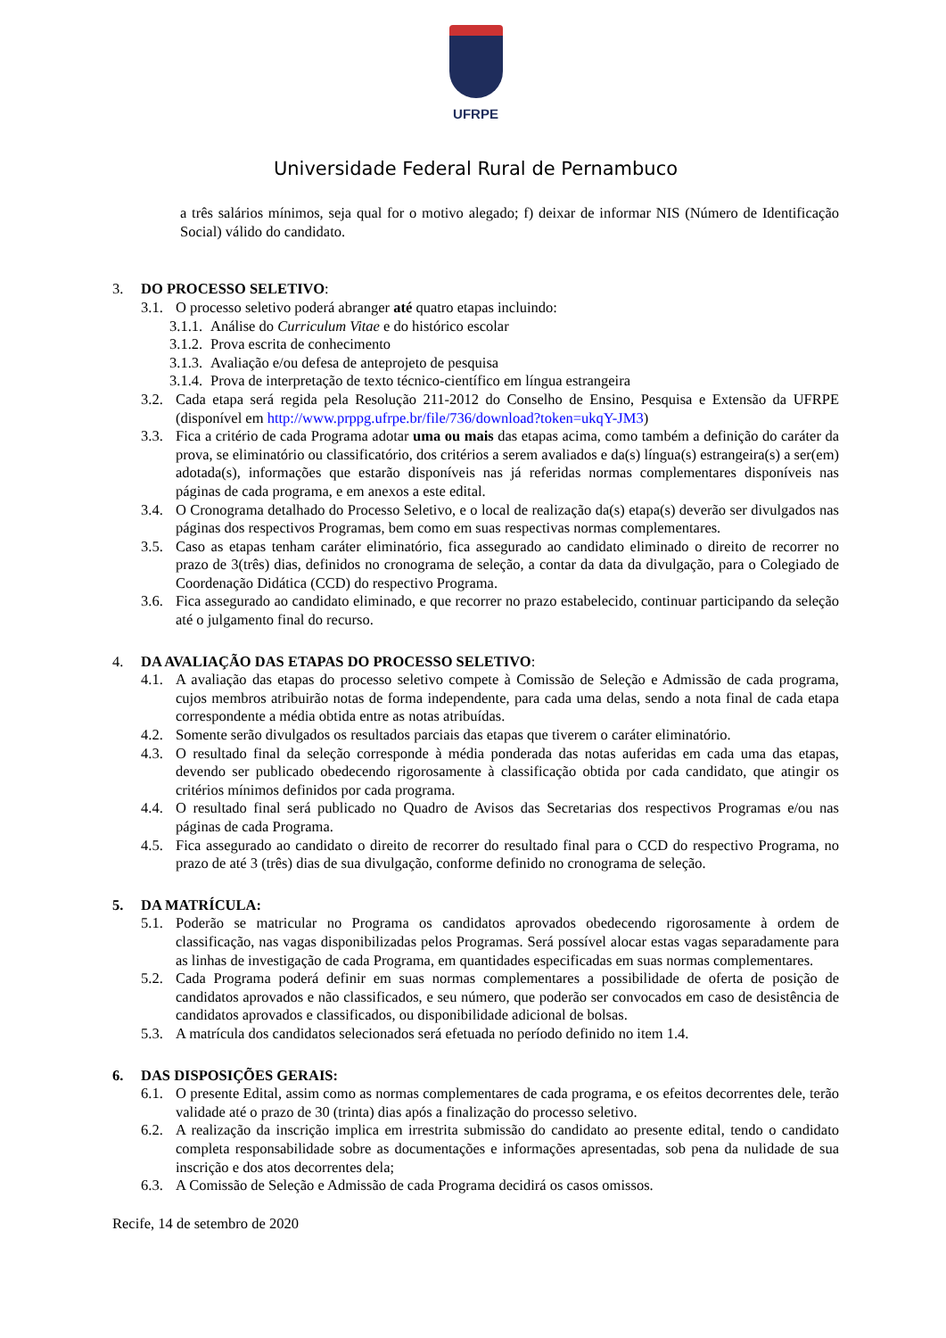UFRPE
Universidade Federal Rural de Pernambuco
a três salários mínimos, seja qual for o motivo alegado; f) deixar de informar NIS (Número de Identificação Social) válido do candidato.
3. DO PROCESSO SELETIVO:
3.1. O processo seletivo poderá abranger até quatro etapas incluindo:
3.1.1. Análise do Curriculum Vitae e do histórico escolar
3.1.2. Prova escrita de conhecimento
3.1.3. Avaliação e/ou defesa de anteprojeto de pesquisa
3.1.4. Prova de interpretação de texto técnico-científico em língua estrangeira
3.2. Cada etapa será regida pela Resolução 211-2012 do Conselho de Ensino, Pesquisa e Extensão da UFRPE (disponível em http://www.prppg.ufrpe.br/file/736/download?token=ukqY-JM3)
3.3. Fica a critério de cada Programa adotar uma ou mais das etapas acima, como também a definição do caráter da prova, se eliminatório ou classificatório, dos critérios a serem avaliados e da(s) língua(s) estrangeira(s) a ser(em) adotada(s), informações que estarão disponíveis nas já referidas normas complementares disponíveis nas páginas de cada programa, e em anexos a este edital.
3.4. O Cronograma detalhado do Processo Seletivo, e o local de realização da(s) etapa(s) deverão ser divulgados nas páginas dos respectivos Programas, bem como em suas respectivas normas complementares.
3.5. Caso as etapas tenham caráter eliminatório, fica assegurado ao candidato eliminado o direito de recorrer no prazo de 3(três) dias, definidos no cronograma de seleção, a contar da data da divulgação, para o Colegiado de Coordenação Didática (CCD) do respectivo Programa.
3.6. Fica assegurado ao candidato eliminado, e que recorrer no prazo estabelecido, continuar participando da seleção até o julgamento final do recurso.
4. DA AVALIAÇÃO DAS ETAPAS DO PROCESSO SELETIVO:
4.1. A avaliação das etapas do processo seletivo compete à Comissão de Seleção e Admissão de cada programa, cujos membros atribuirão notas de forma independente, para cada uma delas, sendo a nota final de cada etapa correspondente a média obtida entre as notas atribuídas.
4.2. Somente serão divulgados os resultados parciais das etapas que tiverem o caráter eliminatório.
4.3. O resultado final da seleção corresponde à média ponderada das notas auferidas em cada uma das etapas, devendo ser publicado obedecendo rigorosamente à classificação obtida por cada candidato, que atingir os critérios mínimos definidos por cada programa.
4.4. O resultado final será publicado no Quadro de Avisos das Secretarias dos respectivos Programas e/ou nas páginas de cada Programa.
4.5. Fica assegurado ao candidato o direito de recorrer do resultado final para o CCD do respectivo Programa, no prazo de até 3 (três) dias de sua divulgação, conforme definido no cronograma de seleção.
5. DA MATRÍCULA:
5.1. Poderão se matricular no Programa os candidatos aprovados obedecendo rigorosamente à ordem de classificação, nas vagas disponibilizadas pelos Programas. Será possível alocar estas vagas separadamente para as linhas de investigação de cada Programa, em quantidades especificadas em suas normas complementares.
5.2. Cada Programa poderá definir em suas normas complementares a possibilidade de oferta de posição de candidatos aprovados e não classificados, e seu número, que poderão ser convocados em caso de desistência de candidatos aprovados e classificados, ou disponibilidade adicional de bolsas.
5.3. A matrícula dos candidatos selecionados será efetuada no período definido no item 1.4.
6. DAS DISPOSIÇÕES GERAIS:
6.1. O presente Edital, assim como as normas complementares de cada programa, e os efeitos decorrentes dele, terão validade até o prazo de 30 (trinta) dias após a finalização do processo seletivo.
6.2. A realização da inscrição implica em irrestrita submissão do candidato ao presente edital, tendo o candidato completa responsabilidade sobre as documentações e informações apresentadas, sob pena da nulidade de sua inscrição e dos atos decorrentes dela;
6.3. A Comissão de Seleção e Admissão de cada Programa decidirá os casos omissos.
Recife, 14 de setembro de 2020